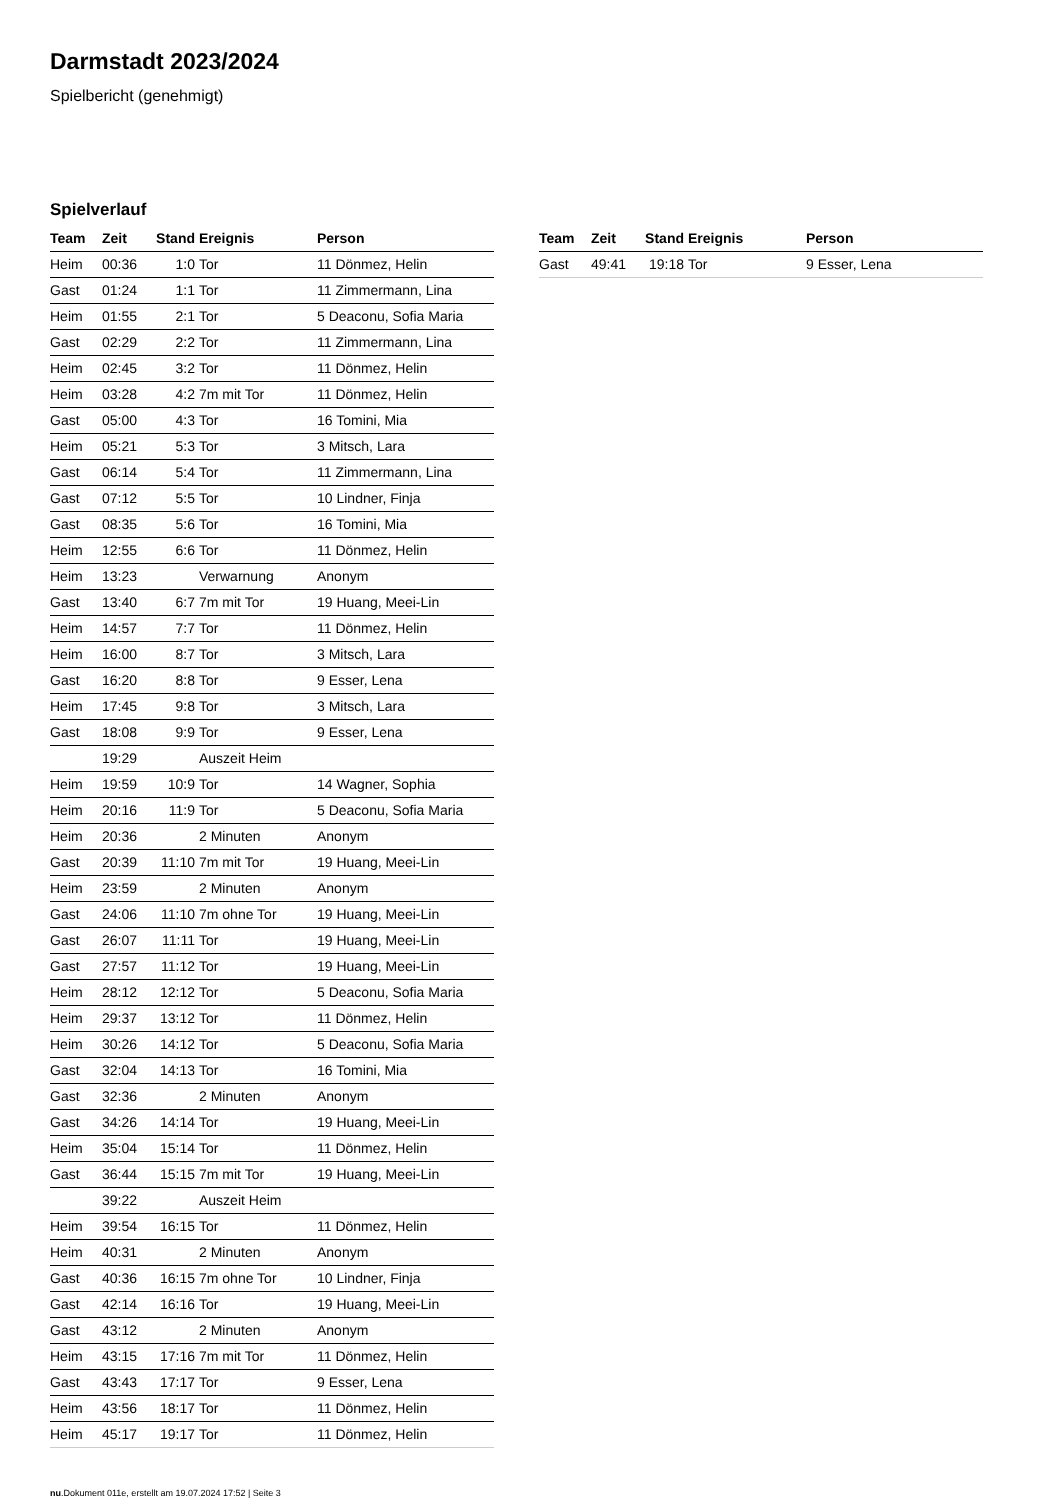Darmstadt 2023/2024
Spielbericht (genehmigt)
Spielverlauf
| Team | Zeit | Stand | Ereignis | Person |
| --- | --- | --- | --- | --- |
| Heim | 00:36 | 1:0 | Tor | 11 Dönmez, Helin |
| Gast | 01:24 | 1:1 | Tor | 11 Zimmermann, Lina |
| Heim | 01:55 | 2:1 | Tor | 5 Deaconu, Sofia Maria |
| Gast | 02:29 | 2:2 | Tor | 11 Zimmermann, Lina |
| Heim | 02:45 | 3:2 | Tor | 11 Dönmez, Helin |
| Heim | 03:28 | 4:2 | 7m mit Tor | 11 Dönmez, Helin |
| Gast | 05:00 | 4:3 | Tor | 16 Tomini, Mia |
| Heim | 05:21 | 5:3 | Tor | 3 Mitsch, Lara |
| Gast | 06:14 | 5:4 | Tor | 11 Zimmermann, Lina |
| Gast | 07:12 | 5:5 | Tor | 10 Lindner, Finja |
| Gast | 08:35 | 5:6 | Tor | 16 Tomini, Mia |
| Heim | 12:55 | 6:6 | Tor | 11 Dönmez, Helin |
| Heim | 13:23 | | Verwarnung | Anonym |
| Gast | 13:40 | 6:7 | 7m mit Tor | 19 Huang, Meei-Lin |
| Heim | 14:57 | 7:7 | Tor | 11 Dönmez, Helin |
| Heim | 16:00 | 8:7 | Tor | 3 Mitsch, Lara |
| Gast | 16:20 | 8:8 | Tor | 9 Esser, Lena |
| Heim | 17:45 | 9:8 | Tor | 3 Mitsch, Lara |
| Gast | 18:08 | 9:9 | Tor | 9 Esser, Lena |
| | 19:29 | | Auszeit Heim | |
| Heim | 19:59 | 10:9 | Tor | 14 Wagner, Sophia |
| Heim | 20:16 | 11:9 | Tor | 5 Deaconu, Sofia Maria |
| Heim | 20:36 | | 2 Minuten | Anonym |
| Gast | 20:39 | 11:10 | 7m mit Tor | 19 Huang, Meei-Lin |
| Heim | 23:59 | | 2 Minuten | Anonym |
| Gast | 24:06 | 11:10 | 7m ohne Tor | 19 Huang, Meei-Lin |
| Gast | 26:07 | 11:11 | Tor | 19 Huang, Meei-Lin |
| Gast | 27:57 | 11:12 | Tor | 19 Huang, Meei-Lin |
| Heim | 28:12 | 12:12 | Tor | 5 Deaconu, Sofia Maria |
| Heim | 29:37 | 13:12 | Tor | 11 Dönmez, Helin |
| Heim | 30:26 | 14:12 | Tor | 5 Deaconu, Sofia Maria |
| Gast | 32:04 | 14:13 | Tor | 16 Tomini, Mia |
| Gast | 32:36 | | 2 Minuten | Anonym |
| Gast | 34:26 | 14:14 | Tor | 19 Huang, Meei-Lin |
| Heim | 35:04 | 15:14 | Tor | 11 Dönmez, Helin |
| Gast | 36:44 | 15:15 | 7m mit Tor | 19 Huang, Meei-Lin |
| | 39:22 | | Auszeit Heim | |
| Heim | 39:54 | 16:15 | Tor | 11 Dönmez, Helin |
| Heim | 40:31 | | 2 Minuten | Anonym |
| Gast | 40:36 | 16:15 | 7m ohne Tor | 10 Lindner, Finja |
| Gast | 42:14 | 16:16 | Tor | 19 Huang, Meei-Lin |
| Gast | 43:12 | | 2 Minuten | Anonym |
| Heim | 43:15 | 17:16 | 7m mit Tor | 11 Dönmez, Helin |
| Gast | 43:43 | 17:17 | Tor | 9 Esser, Lena |
| Heim | 43:56 | 18:17 | Tor | 11 Dönmez, Helin |
| Heim | 45:17 | 19:17 | Tor | 11 Dönmez, Helin |
| Team | Zeit | Stand | Ereignis | Person |
| --- | --- | --- | --- | --- |
| Gast | 49:41 | 19:18 | Tor | 9 Esser, Lena |
nu.Dokument 011e, erstellt am 19.07.2024 17:52 | Seite 3